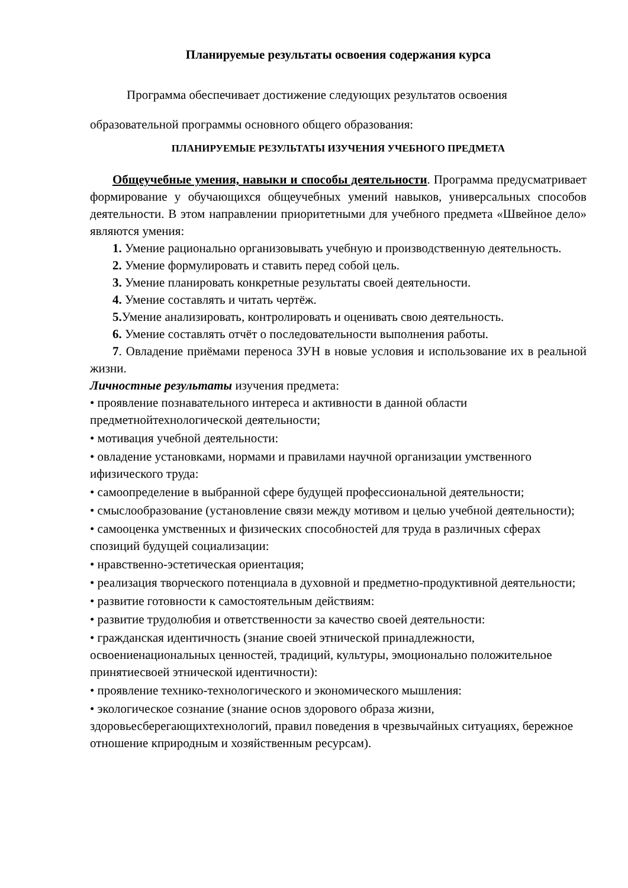Планируемые результаты освоения содержания курса
Программа обеспечивает достижение следующих результатов освоения образовательной программы основного общего образования:
ПЛАНИРУЕМЫЕ РЕЗУЛЬТАТЫ ИЗУЧЕНИЯ УЧЕБНОГО ПРЕДМЕТА
Общеучебные умения, навыки и способы деятельности. Программа предусматривает формирование у обучающихся общеучебных умений навыков, универсальных способов деятельности. В этом направлении приоритетными для учебного предмета «Швейное дело» являются умения:
1. Умение рационально организовывать учебную и производственную деятельность.
2. Умение формулировать и ставить перед собой цель.
3. Умение планировать конкретные результаты своей деятельности.
4. Умение составлять и читать чертёж.
5. Умение анализировать, контролировать и оценивать свою деятельность.
6. Умение составлять отчёт о последовательности выполнения работы.
7. Овладение приёмами переноса ЗУН в новые условия и использование их в реальной жизни.
Личностные результаты изучения предмета:
• проявление познавательного интереса и активности в данной области предметнойтехнологической деятельности;
• мотивация учебной деятельности:
• овладение установками, нормами и правилами научной организации умственного ифизического труда:
• самоопределение в выбранной сфере будущей профессиональной деятельности;
• смыслообразование (установление связи между мотивом и целью учебной деятельности);
• самооценка умственных и физических способностей для труда в различных сферах спозиций будущей социализации:
• нравственно-эстетическая ориентация;
• реализация творческого потенциала в духовной и предметно-продуктивной деятельности;
• развитие готовности к самостоятельным действиям:
• развитие трудолюбия и ответственности за качество своей деятельности:
• гражданская идентичность (знание своей этнической принадлежности, освоениенациональных ценностей, традиций, культуры, эмоционально положительное принятиесвоей этнической идентичности):
• проявление технико-технологического и экономического мышления:
• экологическое сознание (знание основ здорового образа жизни, здоровьесберегающихтехнологий, правил поведения в чрезвычайных ситуациях, бережное отношение кприродным и хозяйственным ресурсам).